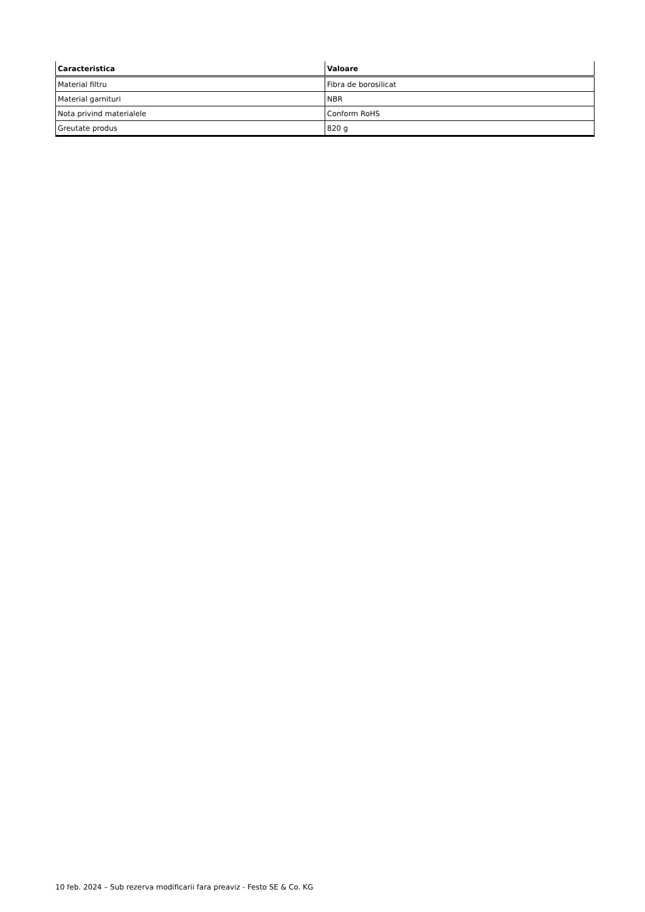| Caracteristica | Valoare |
| --- | --- |
| Material filtru | Fibra de borosilicat |
| Material garnituri | NBR |
| Nota privind materialele | Conform RoHS |
| Greutate produs | 820 g |
10 feb. 2024 – Sub rezerva modificarii fara preaviz - Festo SE & Co. KG